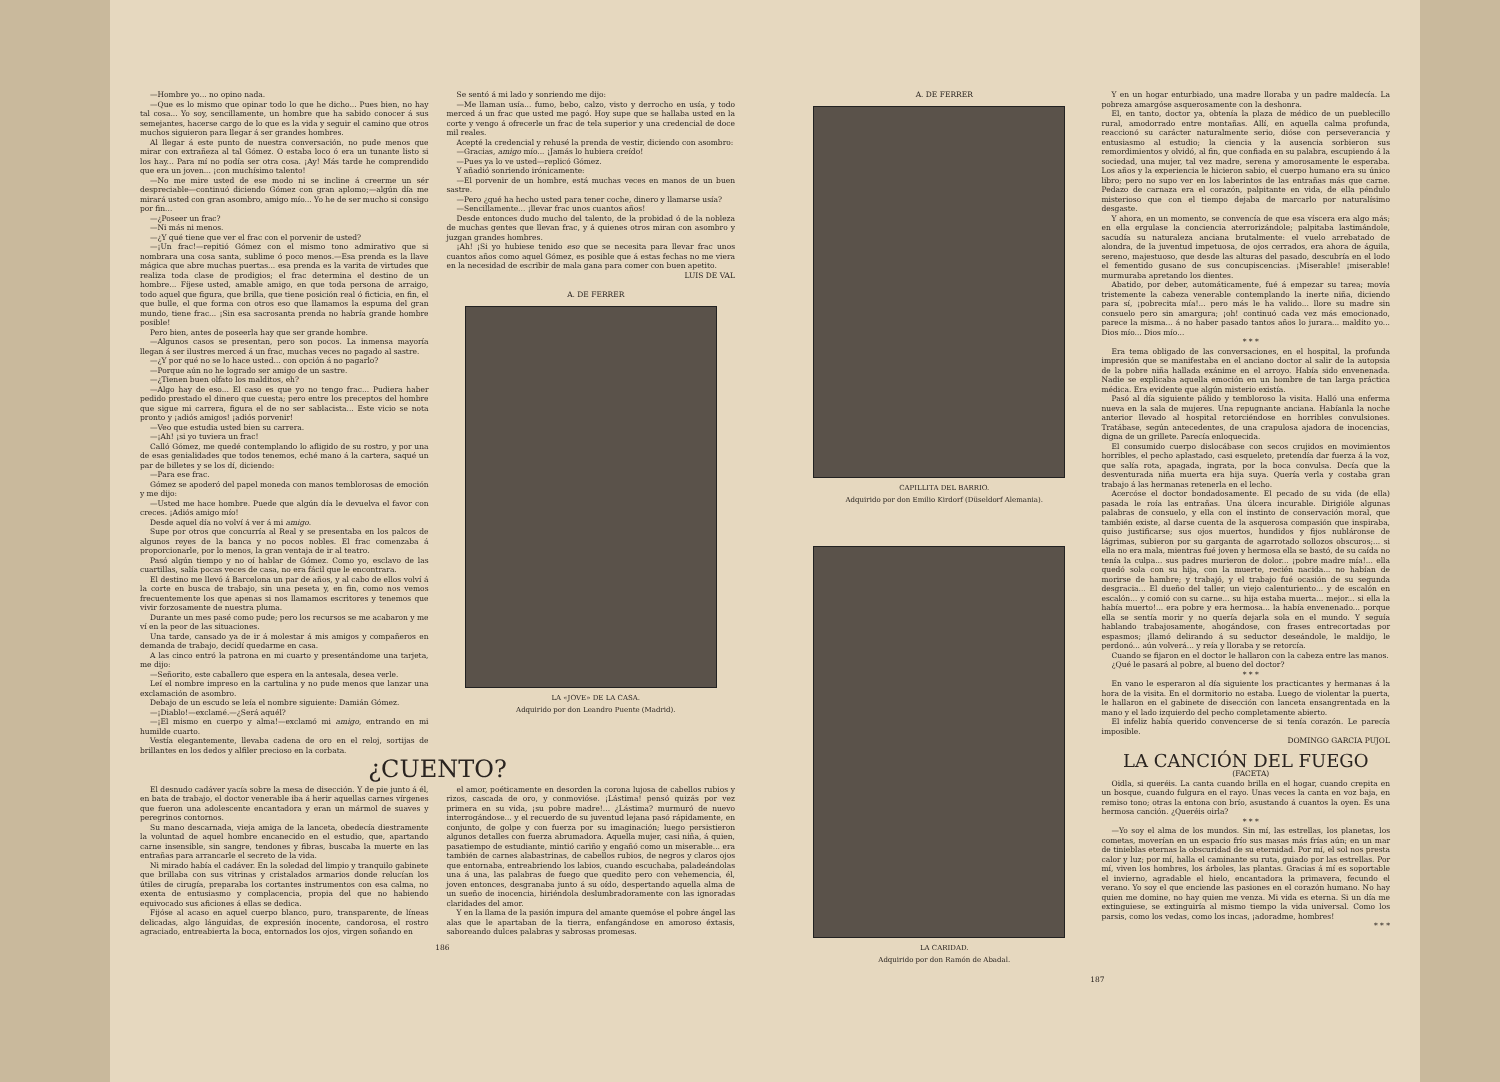—Hombre yo... no opino nada.
—Que es lo mismo que opinar todo lo que he dicho... Pues bien, no hay tal cosa... Yo soy, sencillamente, un hombre que ha sabido conocer á sus semejantes, hacerse cargo de lo que es la vida y seguir el camino que otros muchos siguieron para llegar á ser grandes hombres.
Al llegar á este punto de nuestra conversación, no pude menos que mirar con extrañeza al tal Gómez. O estaba loco ó era un tunante listo si los hay... Para mí no podía ser otra cosa. ¡Ay! Más tarde he comprendido que era un joven... ¡con muchísimo talento!
—No me mire usted de ese modo ni se incline á creerme un sér despreciable—continuó diciendo Gómez con gran aplomo;—algún día me mirará usted con gran asombro, amigo mío... Yo he de ser mucho si consigo por fin...
—¿Poseer un frac?
—Ni más ni menos.
—¿Y qué tiene que ver el frac con el porvenir de usted?
—¡Un frac!—repitió Gómez con el mismo tono admirativo que si nombrara una cosa santa, sublime ó poco menos.—Esa prenda es la llave mágica que abre muchas puertas... esa prenda es la varita de virtudes que realiza toda clase de prodigios; el frac determina el destino de un hombre... Fíjese usted, amable amigo, en que toda persona de arraigo, todo aquel que figura, que brilla, que tiene posición real ó ficticia, en fin, el que bulle, el que forma con otros eso que llamamos la espuma del gran mundo, tiene frac... ¡Sin esa sacrosanta prenda no habría grande hombre posible!
Pero bien, antes de poseerla hay que ser grande hombre.
—Algunos casos se presentan, pero son pocos. La inmensa mayoría llegan á ser ilustres merced á un frac, muchas veces no pagado al sastre.
—¿Y por qué no se lo hace usted... con opción á no pagarlo?
—Porque aún no he logrado ser amigo de un sastre.
—¿Tienen buen olfato los malditos, eh?
—Algo hay de eso... El caso es que yo no tengo frac... Pudiera haber pedido prestado el dinero que cuesta; pero entre los preceptos del hombre que sigue mi carrera, figura el de no ser sablacista... Este vicio se nota pronto y ¡adiós amigos! ¡adiós porvenir!
—Veo que estudia usted bien su carrera.
—¡Ah! ¡si yo tuviera un frac!
Calló Gómez, me quedé contemplando lo afligido de su rostro, y por una de esas genialidades que todos tenemos, eché mano á la cartera, saqué un par de billetes y se los dí, diciendo:
—Para ese frac.
Gómez se apoderó del papel moneda con manos temblorosas de emoción y me dijo:
—Usted me hace hombre. Puede que algún día le devuelva el favor con creces. ¡Adiós amigo mío!
Desde aquel día no volví á ver á mi amigo.
Supe por otros que concurría al Real y se presentaba en los palcos de algunos reyes de la banca y no pocos nobles. El frac comenzaba á proporcionarle, por lo menos, la gran ventaja de ir al teatro.
Pasó algún tiempo y no oí hablar de Gómez. Como yo, esclavo de las cuartillas, salía pocas veces de casa, no era fácil que le encontrara.
El destino me llevó á Barcelona un par de años, y al cabo de ellos volví á la corte en busca de trabajo, sin una peseta y, en fin, como nos vemos frecuentemente los que apenas si nos llamamos escritores y tenemos que vivir forzosamente de nuestra pluma.
Durante un mes pasé como pude; pero los recursos se me acabaron y me ví en la peor de las situaciones.
Una tarde, cansado ya de ir á molestar á mis amigos y compañeros en demanda de trabajo, decidí quedarme en casa.
A las cinco entró la patrona en mi cuarto y presentándome una tarjeta, me dijo:
—Señorito, este caballero que espera en la antesala, desea verle.
Leí el nombre impreso en la cartulina y no pude menos que lanzar una exclamación de asombro.
Debajo de un escudo se leía el nombre siguiente: Damián Gómez.
—¡Diablo!—exclamé.—¿Será aquél?
—¡El mismo en cuerpo y alma!—exclamó mi amigo, entrando en mi humilde cuarto.
Vestía elegantemente, llevaba cadena de oro en el reloj, sortijas de brillantes en los dedos y alfiler precioso en la corbata.
Se sentó á mi lado y sonriendo me dijo:
—Me llaman usía... fumo, bebo, calzo, visto y derrocho en usía, y todo merced á un frac que usted me pagó. Hoy supe que se hallaba usted en la corte y vengo á ofrecerle un frac de tela superior y una credencial de doce mil reales.
Acepté la credencial y rehusé la prenda de vestir, diciendo con asombro:
—Gracias, amigo mío... ¡Jamás lo hubiera creído!
—Pues ya lo ve usted—replicó Gómez.
Y añadió sonriendo irónicamente:
—El porvenir de un hombre, está muchas veces en manos de un buen sastre.
—Pero ¿qué ha hecho usted para tener coche, dinero y llamarse usía?
—Sencillamente... ¡llevar frac unos cuantos años!
Desde entonces dudo mucho del talento, de la probidad ó de la nobleza de muchas gentes que llevan frac, y á quienes otros miran con asombro y juzgan grandes hombres.
¡Ah! ¡Si yo hubiese tenido eso que se necesita para llevar frac unos cuantos años como aquel Gómez, es posible que á estas fechas no me viera en la necesidad de escribir de mala gana para comer con buen apetito.
LUIS DE VAL
A. DE FERRER
LA «JOVE» DE LA CASA.
Adquirido por don Leandro Puente (Madrid).
¿CUENTO?
El desnudo cadáver yacía sobre la mesa de disección. Y de pie junto á él, en bata de trabajo, el doctor venerable iba á herir aquellas carnes vírgenes que fueron una adolescente encantadora y eran un mármol de suaves y peregrinos contornos.
Su mano descarnada, vieja amiga de la lanceta, obedecía diestramente la voluntad de aquel hombre encanecido en el estudio, que, apartando carne insensible, sin sangre, tendones y fibras, buscaba la muerte en las entrañas para arrancarle el secreto de la vida.
Ni mirado había el cadáver. En la soledad del limpio y tranquilo gabinete que brillaba con sus vitrinas y cristalados armarios donde relucían los útiles de cirugía, preparaba los cortantes instrumentos con esa calma, no exenta de entusiasmo y complacencia, propia del que no habiendo equivocado sus aficiones á ellas se dedica.
Fijóse al acaso en aquel cuerpo blanco, puro, transparente, de líneas delicadas, algo lánguidas, de expresión inocente, candorosa, el rostro agraciado, entreabierta la boca, entornados los ojos, virgen soñando en
el amor, poéticamente en desorden la corona lujosa de cabellos rubios y rizos, cascada de oro, y conmovióse. ¡Lástima! pensó quizás por vez primera en su vida, ¡su pobre madre!... ¿Lástima? murmuró de nuevo interrogándose... y el recuerdo de su juventud lejana pasó rápidamente, en conjunto, de golpe y con fuerza por su imaginación; luego persistieron algunos detalles con fuerza abrumadora. Aquella mujer, casi niña, á quien, pasatiempo de estudiante, mintió cariño y engañó como un miserable... era también de carnes alabastrinas, de cabellos rubios, de negros y claros ojos que entornaba, entreabriendo los labios, cuando escuchaba, paladeándolas una á una, las palabras de fuego que quedito pero con vehemencia, él, joven entonces, desgranaba junto á su oído, despertando aquella alma de un sueño de inocencia, hiriéndola deslumbradoramente con las ignoradas claridades del amor.
Y en la llama de la pasión impura del amante quemóse el pobre ángel las alas que le apartaban de la tierra, enfangándose en amoroso éxtasis, saboreando dulces palabras y sabrosas promesas.
186
A. DE FERRER
CAPILLITA DEL BARRIO.
Adquirido por don Emilio Kirdorf (Düseldorf Alemania).
LA CARIDAD.
Adquirido por don Ramón de Abadal.
Y en un hogar enturbiado, una madre lloraba y un padre maldecía. La pobreza amargóse asquerosamente con la deshonra.
El, en tanto, doctor ya, obtenía la plaza de médico de un pueblecillo rural, amodorrado entre montañas. Allí, en aquella calma profunda, reaccionó su carácter naturalmente serio, dióse con perseverancia y entusiasmo al estudio; la ciencia y la ausencia sorbieron sus remordimientos y olvidó, al fin, que confiada en su palabra, escupiendo á la sociedad, una mujer, tal vez madre, serena y amorosamente le esperaba. Los años y la experiencia le hicieron sabio, el cuerpo humano era su único libro; pero no supo ver en los laberintos de las entrañas más que carne. Pedazo de carnaza era el corazón, palpitante en vida, de ella péndulo misterioso que con el tiempo dejaba de marcarlo por naturalísimo desgaste.
Y ahora, en un momento, se convencía de que esa víscera era algo más; en ella ergulase la conciencia aterrorizándole; palpitaba lastimándole, sacudía su naturaleza anciana brutalmente: el vuelo arrebatado de alondra, de la juventud impetuosa, de ojos cerrados, era ahora de águila, sereno, majestuoso, que desde las alturas del pasado, descubría en el lodo el fementido gusano de sus concupiscencias. ¡Miserable! ¡miserable! murmuraba apretando los dientes.
Abatido, por deber, automáticamente, fué á empezar su tarea; movía tristemente la cabeza venerable contemplando la inerte niña, diciendo para sí, ¡pobrecita mía!... pero más le ha valido... llore su madre sin consuelo pero sin amargura; ¡oh! continuó cada vez más emocionado, parece la misma... á no haber pasado tantos años lo jurara... maldito yo... Dios mío... Dios mío...
* * *
Era tema obligado de las conversaciones, en el hospital, la profunda impresión que se manifestaba en el anciano doctor al salir de la autopsia de la pobre niña hallada exánime en el arroyo. Había sido envenenada. Nadie se explicaba aquella emoción en un hombre de tan larga práctica médica. Era evidente que algún misterio existía.
Pasó al día siguiente pálido y tembloroso la visita. Halló una enferma nueva en la sala de mujeres. Una repugnante anciana. Habíanla la noche anterior llevado al hospital retorciéndose en horribles convulsiones. Tratábase, según antecedentes, de una crapulosa ajadora de inocencias, digna de un grillete. Parecía enloquecida.
El consumido cuerpo dislocábase con secos crujidos en movimientos horribles, el pecho aplastado, casi esqueleto, pretendía dar fuerza á la voz, que salía rota, apagada, ingrata, por la boca convulsa. Decía que la desventurada niña muerta era hija suya. Quería verla y costaba gran trabajo á las hermanas retenerla en el lecho.
Acercóse el doctor bondadosamente. El pecado de su vida (de ella) pasada le roía las entrañas. Una úlcera incurable. Dirigióle algunas palabras de consuelo, y ella con el instinto de conservación moral, que también existe, al darse cuenta de la asquerosa compasión que inspiraba, quiso justificarse; sus ojos muertos, hundidos y fijos nubláronse de lágrimas, subieron por su garganta de agarrotado sollozos obscuros;... si ella no era mala, mientras fué joven y hermosa ella se bastó, de su caída no tenía la culpa... sus padres murieron de dolor... ¡pobre madre mía!... ella quedó sola con su hija, con la muerte, recién nacida... no habían de morirse de hambre; y trabajó, y el trabajo fué ocasión de su segunda desgracia... El dueño del taller, un viejo calenturiento... y de escalón en escalón... y comió con su carne... su hija estaba muerta... mejor... si ella la había muerto!... era pobre y era hermosa... la había envenenado... porque ella se sentía morir y no quería dejarla sola en el mundo. Y seguía hablando trabajosamente, ahogándose, con frases entrecortadas por espasmos; ¡llamó delirando á su seductor deseándole, le maldijo, le perdonó... aún volverá... y reía y lloraba y se retorcía.
Cuando se fijaron en el doctor le hallaron con la cabeza entre las manos.
¿Qué le pasará al pobre, al bueno del doctor?
* * *
En vano le esperaron al día siguiente los practicantes y hermanas á la hora de la visita. En el dormitorio no estaba. Luego de violentar la puerta, le hallaron en el gabinete de disección con lanceta ensangrentada en la mano y el lado izquierdo del pecho completamente abierto.
El infeliz había querido convencerse de si tenía corazón. Le parecía imposible.
DOMINGO GARCIA PUJOL
LA CANCIÓN DEL FUEGO
(FACETA)
Oidla, si queréis. La canta cuando brilla en el hogar, cuando crepita en un bosque, cuando fulgura en el rayo. Unas veces la canta en voz baja, en remiso tono; otras la entona con brío, asustando á cuantos la oyen. Es una hermosa canción. ¿Queréis oirla?
* * *
—Yo soy el alma de los mundos. Sin mí, las estrellas, los planetas, los cometas, moverían en un espacio frío sus masas más frías aún; en un mar de tinieblas eternas la obscuridad de su eternidad. Por mí, el sol nos presta calor y luz; por mí, halla el caminante su ruta, guiado por las estrellas. Por mí, viven los hombres, los árboles, las plantas. Gracias á mí es soportable el invierno, agradable el hielo, encantadora la primavera, fecundo el verano. Yo soy el que enciende las pasiones en el corazón humano. No hay quien me domine, no hay quien me venza. Mi vida es eterna. Si un día me extinguiese, se extinguiría al mismo tiempo la vida universal. Como los parsis, como los vedas, como los incas, ¡adoradme, hombres!
* * *
187